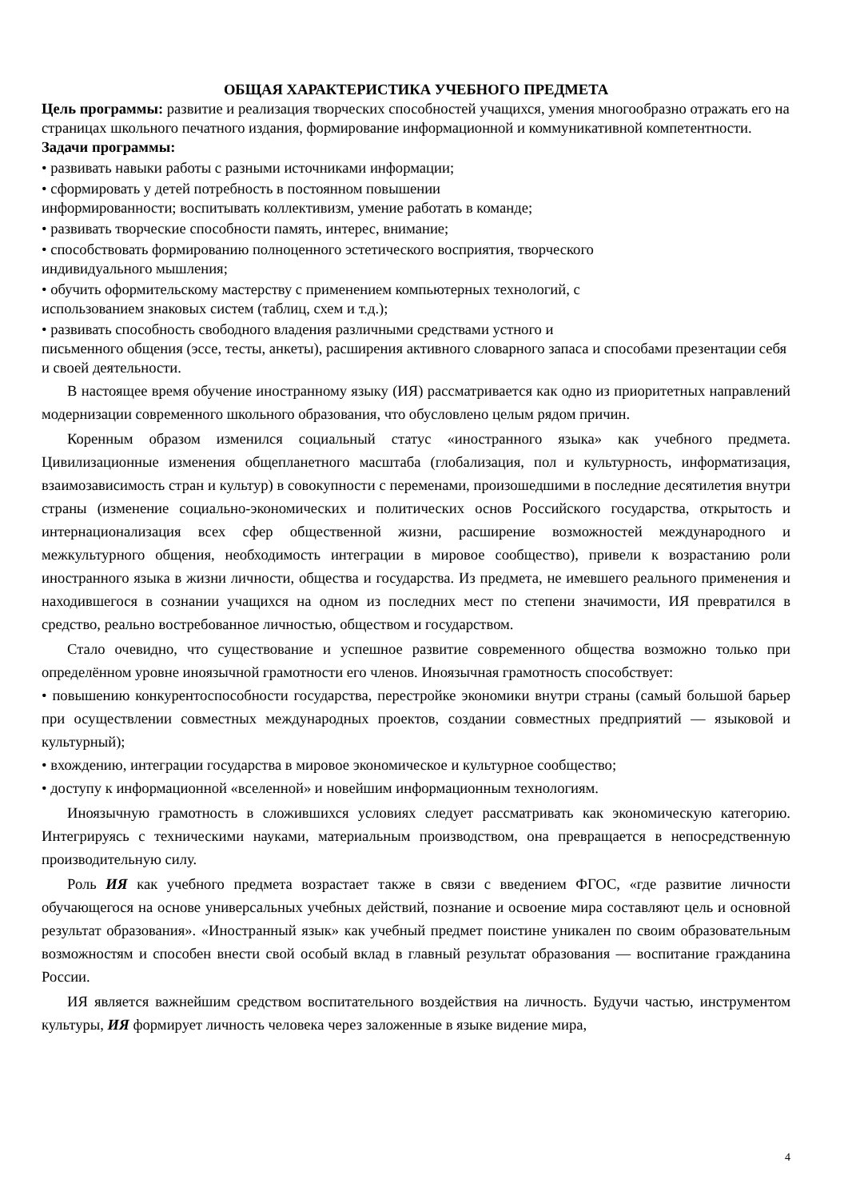ОБЩАЯ ХАРАКТЕРИСТИКА УЧЕБНОГО ПРЕДМЕТА
Цель программы: развитие и реализация творческих способностей учащихся, умения многообразно отражать его на страницах школьного печатного издания, формирование информационной и коммуникативной компетентности.
Задачи программы:
• развивать навыки работы с разными источниками информации;
• сформировать у детей потребность в постоянном повышении
информированности; воспитывать коллективизм, умение работать в команде;
• развивать творческие способности память, интерес, внимание;
• способствовать формированию полноценного эстетического восприятия, творческого
индивидуального мышления;
• обучить оформительскому мастерству с применением компьютерных технологий, с
использованием знаковых систем (таблиц, схем и т.д.);
• развивать способность свободного владения различными средствами устного и
письменного общения (эссе, тесты, анкеты), расширения активного словарного запаса и способами презентации себя и своей деятельности.
В настоящее время обучение иностранному языку (ИЯ) рассматривается как одно из приоритетных направлений модернизации современного школьного образования, что обусловлено целым рядом причин.
Коренным образом изменился социальный статус «иностранного языка» как учебного предмета. Цивилизационные изменения общепланетного масштаба (глобализация, пол и культурность, информатизация, взаимозависимость стран и культур) в совокупности с переменами, произошедшими в последние десятилетия внутри страны (изменение социально-экономических и политических основ Российского государства, открытость и интернационализация всех сфер общественной жизни, расширение возможностей международного и межкультурного общения, не­обходимость интеграции в мировое сообщество), привели к возрастанию роли иностранного языка в жизни личности, общества и государства. Из предмета, не имевшего реального применения и находившегося в сознании учащихся на одном из последних мест по степени значимости, ИЯ превратился в средство, реально востребованное личностью, обществом и государством.
Стало очевидно, что существование и успешное развитие современного общества возможно только при определённом уровне иноязычной грамотности его членов. Иноязычная грамотность способствует:
• повышению конкурентоспособности государства, перестройке экономики внутри страны (самый большой барьер при осуществлении совместных международных проектов, создании совместных предприятий — языковой и культурный);
• вхождению, интеграции государства в мировое экономическое и культурное сообщество;
• доступу к информационной «вселенной» и новейшим информационным технологиям.
Иноязычную грамотность в сложившихся условиях следует рассматривать как экономическую категорию. Интегрируясь с техническими науками, материальным производством, она превращается в непосредственную производительную силу.
Роль ИЯ как учебного предмета возрастает также в связи с введением ФГОС, «где развитие личности обучающегося на основе универсальных учебных действий, познание и освоение мира составляют цель и основной результат образования». «Иностранный язык» как учебный предмет поистине уникален по своим образовательным возможностям и способен внести свой особый вклад в главный результат образования — воспитание гражданина России.
ИЯ является важнейшим средством воспитательного воздействия на личность. Будучи частью, инструментом культуры, ИЯ формирует личность человека через заложенные в языке видение мира,
4